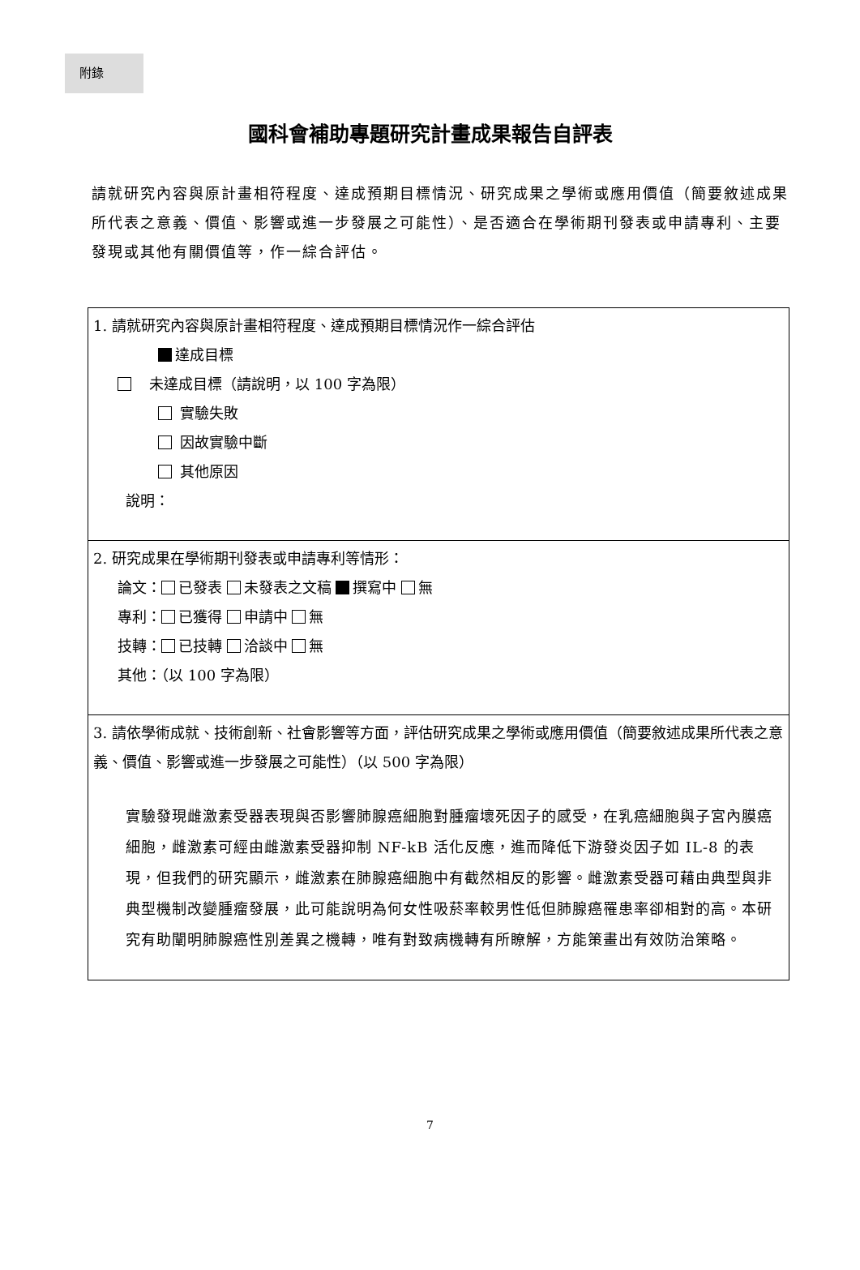附錄
國科會補助專題研究計畫成果報告自評表
請就研究內容與原計畫相符程度、達成預期目標情況、研究成果之學術或應用價值（簡要敘述成果所代表之意義、價值、影響或進一步發展之可能性）、是否適合在學術期刊發表或申請專利、主要發現或其他有關價值等，作一綜合評估。
| 1. 請就研究內容與原計畫相符程度、達成預期目標情況作一綜合評估 達成目標 未達成目標（請說明，以 100 字為限） 實驗失敗 因故實驗中斷 其他原因 說明： |
| 2. 研究成果在學術期刊發表或申請專利等情形： 論文： 已發表 未發表之文稿 撰寫中 無 專利： 已獲得 申請中 無 技轉： 已技轉 洽談中 無 其他：（以 100 字為限） |
| 3. 請依學術成就、技術創新、社會影響等方面，評估研究成果之學術或應用價值（簡要敘述成果所代表之意義、價值、影響或進一步發展之可能性）（以 500 字為限） 實驗發現雌激素受器表現與否影響肺腺癌細胞對腫瘤壞死因子的感受，在乳癌細胞與子宮內膜癌細胞，雌激素可經由雌激素受器抑制 NF-kB 活化反應，進而降低下游發炎因子如 IL-8 的表現，但我們的研究顯示，雌激素在肺腺癌細胞中有截然相反的影響。雌激素受器可藉由典型與非典型機制改變腫瘤發展，此可能說明為何女性吸菸率較男性低但肺腺癌罹患率卻相對的高。本研究有助闡明肺腺癌性別差異之機轉，唯有對致病機轉有所瞭解，方能策畫出有效防治策略。 |
7